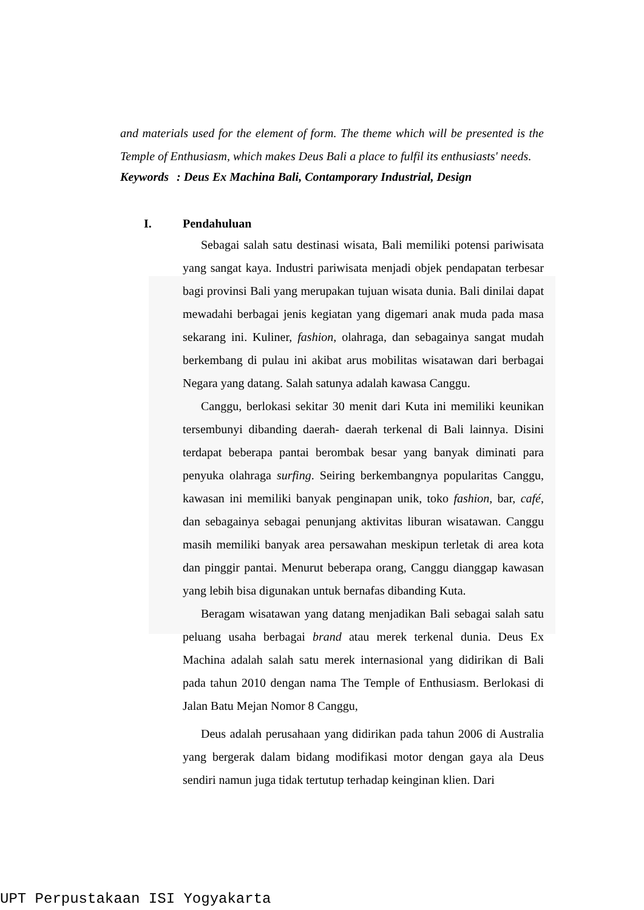and materials used for the element of form. The theme which will be presented is the Temple of Enthusiasm, which makes Deus Bali a place to fulfil its enthusiasts' needs.
Keywords : Deus Ex Machina Bali, Contamporary Industrial, Design
I. Pendahuluan
Sebagai salah satu destinasi wisata, Bali memiliki potensi pariwisata yang sangat kaya. Industri pariwisata menjadi objek pendapatan terbesar bagi provinsi Bali yang merupakan tujuan wisata dunia. Bali dinilai dapat mewadahi berbagai jenis kegiatan yang digemari anak muda pada masa sekarang ini. Kuliner, fashion, olahraga, dan sebagainya sangat mudah berkembang di pulau ini akibat arus mobilitas wisatawan dari berbagai Negara yang datang. Salah satunya adalah kawasa Canggu.
Canggu, berlokasi sekitar 30 menit dari Kuta ini memiliki keunikan tersembunyi dibanding daerah- daerah terkenal di Bali lainnya. Disini terdapat beberapa pantai berombak besar yang banyak diminati para penyuka olahraga surfing. Seiring berkembangnya popularitas Canggu, kawasan ini memiliki banyak penginapan unik, toko fashion, bar, café, dan sebagainya sebagai penunjang aktivitas liburan wisatawan. Canggu masih memiliki banyak area persawahan meskipun terletak di area kota dan pinggir pantai. Menurut beberapa orang, Canggu dianggap kawasan yang lebih bisa digunakan untuk bernafas dibanding Kuta.
Beragam wisatawan yang datang menjadikan Bali sebagai salah satu peluang usaha berbagai brand atau merek terkenal dunia. Deus Ex Machina adalah salah satu merek internasional yang didirikan di Bali pada tahun 2010 dengan nama The Temple of Enthusiasm. Berlokasi di Jalan Batu Mejan Nomor 8 Canggu,
Deus adalah perusahaan yang didirikan pada tahun 2006 di Australia yang bergerak dalam bidang modifikasi motor dengan gaya ala Deus sendiri namun juga tidak tertutup terhadap keinginan klien. Dari
UPT Perpustakaan ISI Yogyakarta